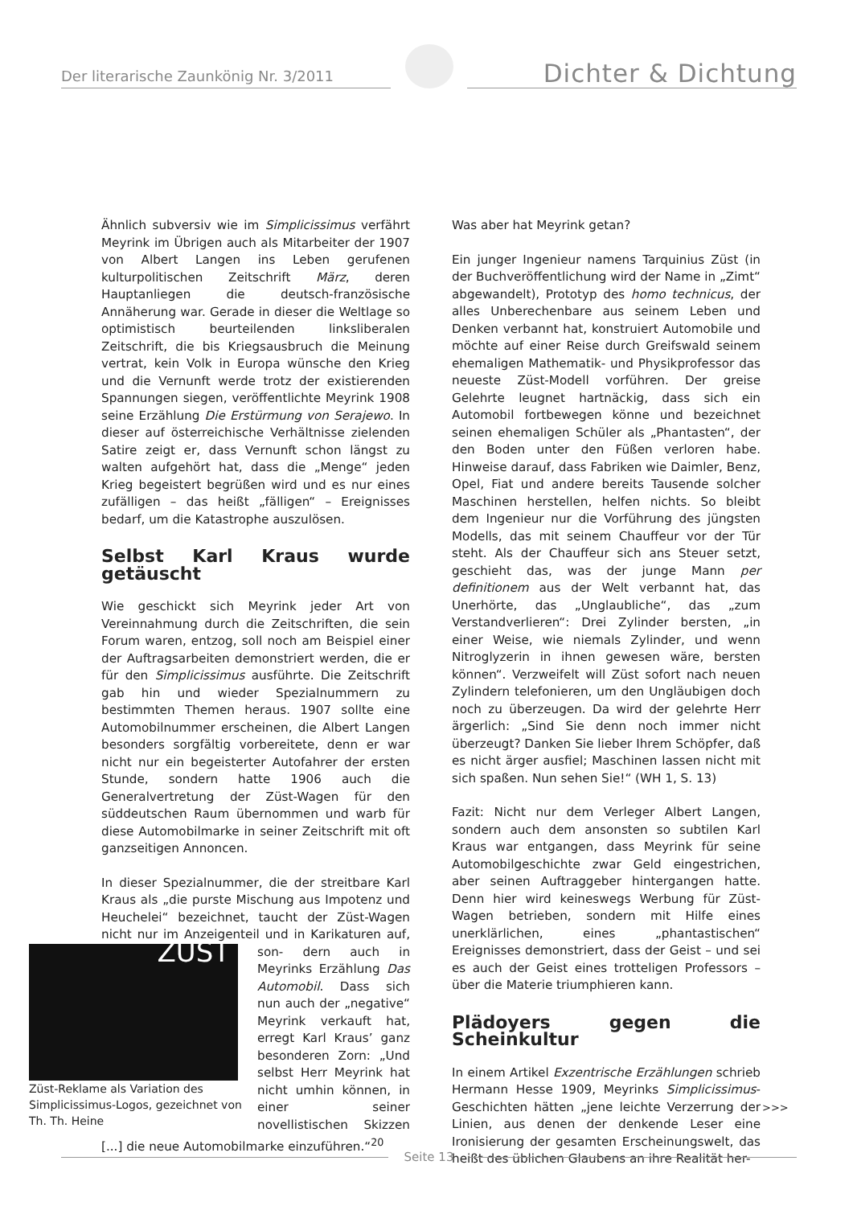Der literarische Zaunkönig Nr. 3/2011
Dichter & Dichtung
Ähnlich subversiv wie im Simplicissimus verfährt Meyrink im Übrigen auch als Mitarbeiter der 1907 von Albert Langen ins Leben gerufenen kulturpolitischen Zeitschrift März, deren Hauptanliegen die deutsch-französische Annäherung war. Gerade in dieser die Weltlage so optimistisch beurteilenden linksliberalen Zeitschrift, die bis Kriegsausbruch die Meinung vertrat, kein Volk in Europa wünsche den Krieg und die Vernunft werde trotz der existierenden Spannungen siegen, veröffentlichte Meyrink 1908 seine Erzählung Die Erstürmung von Serajewo. In dieser auf österreichische Verhältnisse zielenden Satire zeigt er, dass Vernunft schon längst zu walten aufgehört hat, dass die „Menge“ jeden Krieg begeistert begrüßen wird und es nur eines zufälligen – das heißt „fälligen“ – Ereignisses bedarf, um die Katastrophe auszulösen.
Selbst Karl Kraus wurde getäuscht
Wie geschickt sich Meyrink jeder Art von Vereinnahmung durch die Zeitschriften, die sein Forum waren, entzog, soll noch am Beispiel einer der Auftragsarbeiten demonstriert werden, die er für den Simplicissimus ausführte. Die Zeitschrift gab hin und wieder Spezialnummern zu bestimmten Themen heraus. 1907 sollte eine Automobilnummer erscheinen, die Albert Langen besonders sorgfältig vorbereitete, denn er war nicht nur ein begeisterter Autofahrer der ersten Stunde, sondern hatte 1906 auch die Generalvertretung der Züst-Wagen für den süddeutschen Raum übernommen und warb für diese Automobilmarke in seiner Zeitschrift mit oft ganzseitigen Annoncen.
In dieser Spezialnummer, die der streitbare Karl Kraus als „die purste Mischung aus Impotenz und Heuchelei“ bezeichnet, taucht der Züst-Wagen nicht nur im Anzeigenteil und in Karikaturen auf, son- ZÜST
Züst-Reklame als Variation des Simplicissimus-Logos, gezeichnet von Th. Th. Heine dern auch in Meyrinks Erzählung Das Automobil. Dass sich nun auch der „negative“ Meyrink verkauft hat, erregt Karl Kraus’ ganz besonderen Zorn: „Und selbst Herr Meyrink hat nicht umhin können, in einer seiner novellistischen Skizzen [...] die neue Automobilmarke einzuführen.“<sup>20</sup>
Was aber hat Meyrink getan?
Ein junger Ingenieur namens Tarquinius Züst (in der Buchveröffentlichung wird der Name in „Zimt“ abgewandelt), Prototyp des homo technicus, der alles Unberechenbare aus seinem Leben und Denken verbannt hat, konstruiert Automobile und möchte auf einer Reise durch Greifswald seinem ehemaligen Mathematik- und Physikprofessor das neueste Züst-Modell vorführen. Der greise Gelehrte leugnet hartnäckig, dass sich ein Automobil fortbewegen könne und bezeichnet seinen ehemaligen Schüler als „Phantasten“, der den Boden unter den Füßen verloren habe. Hinweise darauf, dass Fabriken wie Daimler, Benz, Opel, Fiat und andere bereits Tausende solcher Maschinen herstellen, helfen nichts. So bleibt dem Ingenieur nur die Vorführung des jüngsten Modells, das mit seinem Chauffeur vor der Tür steht. Als der Chauffeur sich ans Steuer setzt, geschieht das, was der junge Mann per definitionem aus der Welt verbannt hat, das Unerhörte, das „Unglaubliche“, das „zum Verstandverlieren“: Drei Zylinder bersten, „in einer Weise, wie niemals Zylinder, und wenn Nitroglyzerin in ihnen gewesen wäre, bersten können“. Verzweifelt will Züst sofort nach neuen Zylindern telefonieren, um den Ungläubigen doch noch zu überzeugen. Da wird der gelehrte Herr ärgerlich: „Sind Sie denn noch immer nicht überzeugt? Danken Sie lieber Ihrem Schöpfer, daß es nicht ärger ausfiel; Maschinen lassen nicht mit sich spaßen. Nun sehen Sie!“ (WH 1, S. 13)
Fazit: Nicht nur dem Verleger Albert Langen, sondern auch dem ansonsten so subtilen Karl Kraus war entgangen, dass Meyrink für seine Automobilgeschichte zwar Geld eingestrichen, aber seinen Auftraggeber hintergangen hatte. Denn hier wird keineswegs Werbung für Züst-Wagen betrieben, sondern mit Hilfe eines unerklärlichen, eines „phantastischen“ Ereignisses demonstriert, dass der Geist – und sei es auch der Geist eines trotteligen Professors – über die Materie triumphieren kann.
Plädoyers gegen die Scheinkultur
In einem Artikel Exzentrische Erzählungen schrieb Hermann Hesse 1909, Meyrinks Simplicissimus-Geschichten hätten „jene leichte Verzerrung der Linien, aus denen der denkende Leser eine Ironisierung der gesamten Erscheinungswelt, das heißt des üblichen Glaubens an ihre Realität her-
>>>
Seite 13